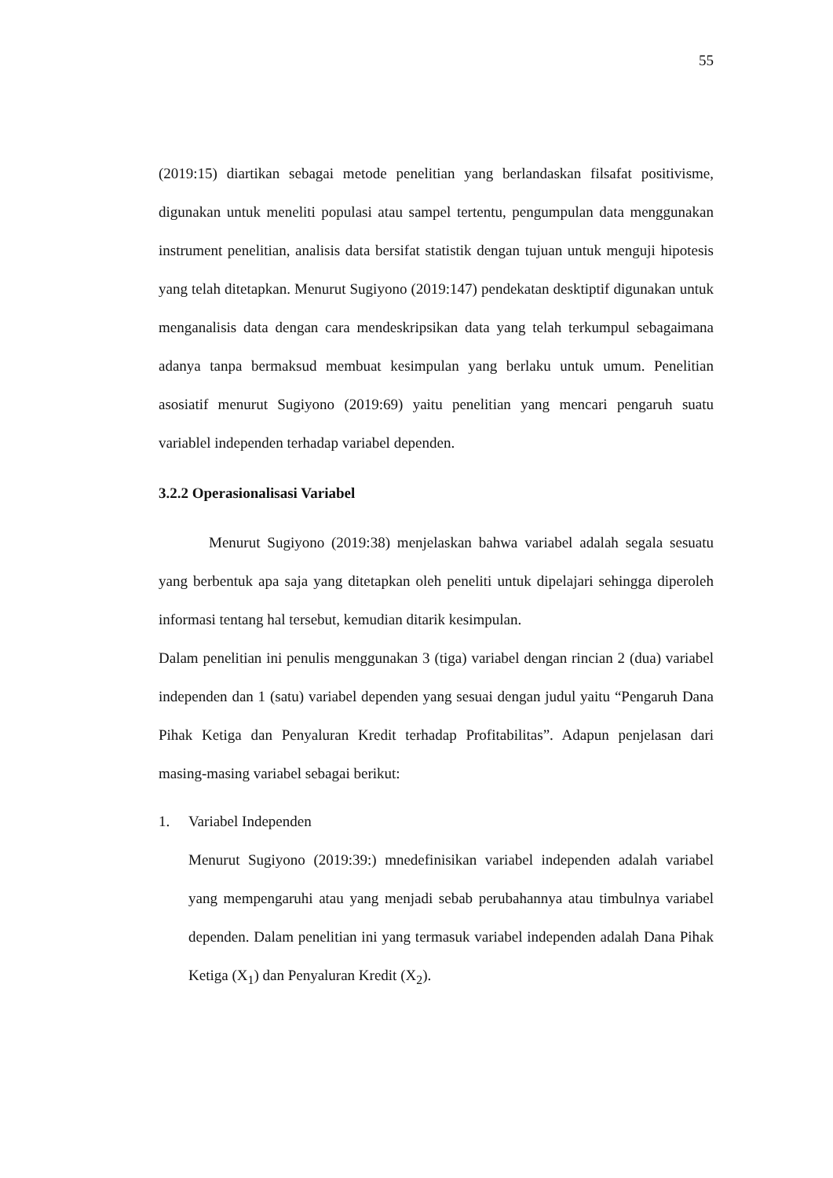55
(2019:15) diartikan sebagai metode penelitian yang berlandaskan filsafat positivisme, digunakan untuk meneliti populasi atau sampel tertentu, pengumpulan data menggunakan instrument penelitian, analisis data bersifat statistik dengan tujuan untuk menguji hipotesis yang telah ditetapkan. Menurut Sugiyono (2019:147) pendekatan desktiptif digunakan untuk menganalisis data dengan cara mendeskripsikan data yang telah terkumpul sebagaimana adanya tanpa bermaksud membuat kesimpulan yang berlaku untuk umum. Penelitian asosiatif menurut Sugiyono (2019:69) yaitu penelitian yang mencari pengaruh suatu variablel independen terhadap variabel dependen.
3.2.2 Operasionalisasi Variabel
Menurut Sugiyono (2019:38) menjelaskan bahwa variabel adalah segala sesuatu yang berbentuk apa saja yang ditetapkan oleh peneliti untuk dipelajari sehingga diperoleh informasi tentang hal tersebut, kemudian ditarik kesimpulan.
Dalam penelitian ini penulis menggunakan 3 (tiga) variabel dengan rincian 2 (dua) variabel independen dan 1 (satu) variabel dependen yang sesuai dengan judul yaitu “Pengaruh Dana Pihak Ketiga dan Penyaluran Kredit terhadap Profitabilitas”. Adapun penjelasan dari masing-masing variabel sebagai berikut:
1. Variabel Independen
Menurut Sugiyono (2019:39:) mnedefinisikan variabel independen adalah variabel yang mempengaruhi atau yang menjadi sebab perubahannya atau timbulnya variabel dependen. Dalam penelitian ini yang termasuk variabel independen adalah Dana Pihak Ketiga (X<sub>1</sub>) dan Penyaluran Kredit (X<sub>2</sub>).